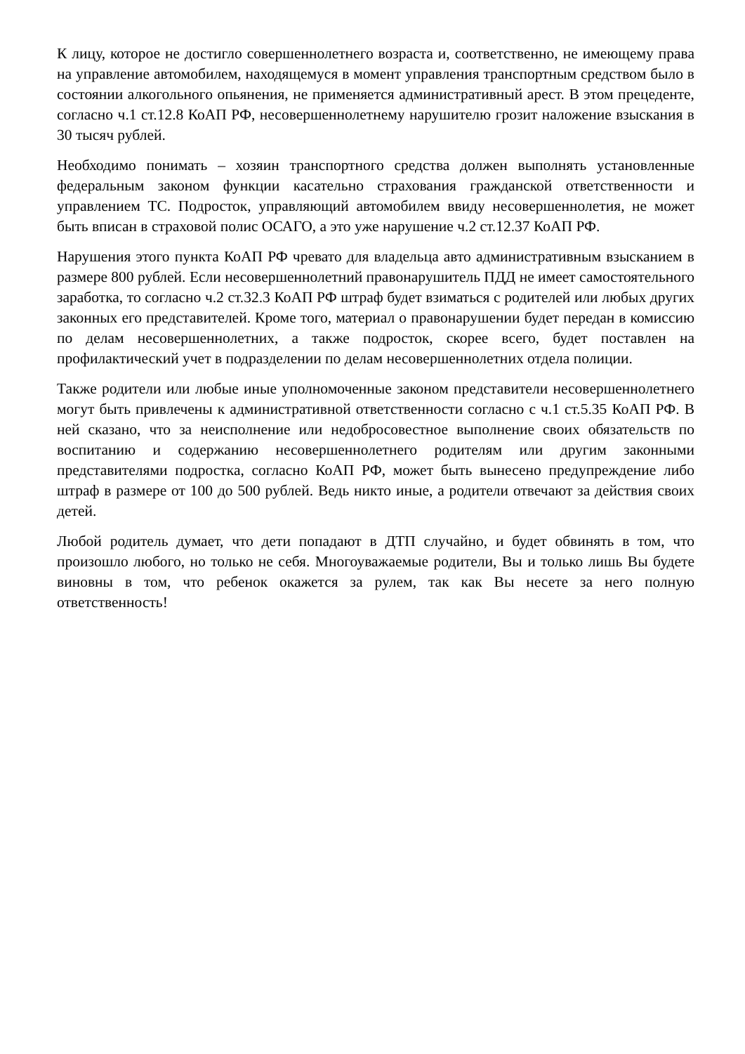К лицу, которое не достигло совершеннолетнего возраста и, соответственно, не имеющему права на управление автомобилем, находящемуся в момент управления транспортным средством было в состоянии алкогольного опьянения, не применяется административный арест. В этом прецеденте, согласно ч.1 ст.12.8 КоАП РФ, несовершеннолетнему нарушителю грозит наложение взыскания в 30 тысяч рублей.
Необходимо понимать – хозяин транспортного средства должен выполнять установленные федеральным законом функции касательно страхования гражданской ответственности и управлением ТС. Подросток, управляющий автомобилем ввиду несовершеннолетия, не может быть вписан в страховой полис ОСАГО, а это уже нарушение ч.2 ст.12.37 КоАП РФ.
Нарушения этого пункта КоАП РФ чревато для владельца авто административным взысканием в размере 800 рублей. Если несовершеннолетний правонарушитель ПДД не имеет самостоятельного заработка, то согласно ч.2 ст.32.3 КоАП РФ штраф будет взиматься с родителей или любых других законных его представителей. Кроме того, материал о правонарушении будет передан в комиссию по делам несовершеннолетних, а также подросток, скорее всего, будет поставлен на профилактический учет в подразделении по делам несовершеннолетних отдела полиции.
Также родители или любые иные уполномоченные законом представители несовершеннолетнего могут быть привлечены к административной ответственности согласно с ч.1 ст.5.35 КоАП РФ. В ней сказано, что за неисполнение или недобросовестное выполнение своих обязательств по воспитанию и содержанию несовершеннолетнего родителям или другим законными представителями подростка, согласно КоАП РФ, может быть вынесено предупреждение либо штраф в размере от 100 до 500 рублей. Ведь никто иные, а родители отвечают за действия своих детей.
Любой родитель думает, что дети попадают в ДТП случайно, и будет обвинять в том, что произошло любого, но только не себя. Многоуважаемые родители, Вы и только лишь Вы будете виновны в том, что ребенок окажется за рулем, так как Вы несете за него полную ответственность!